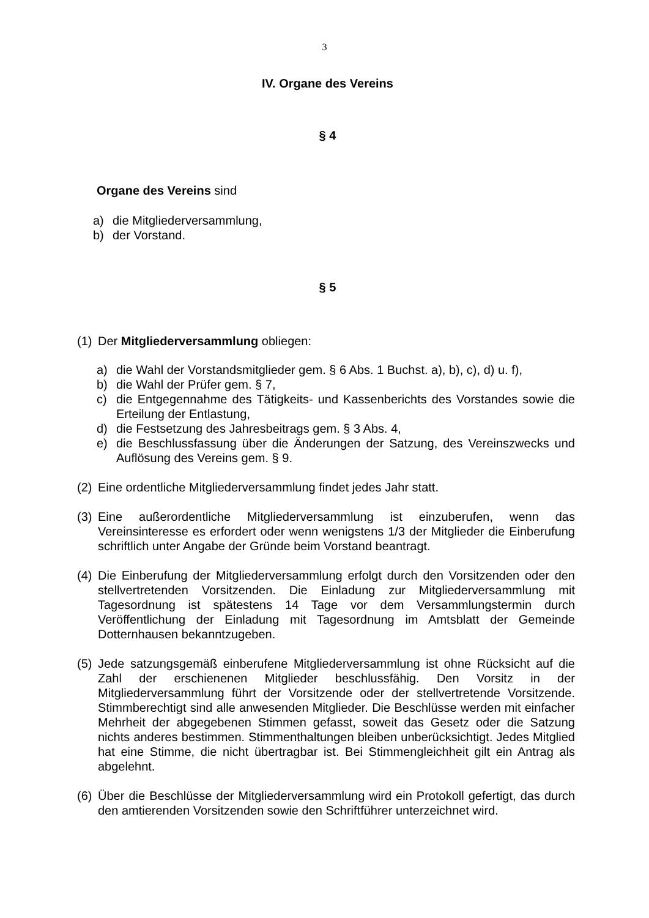3
IV. Organe des Vereins
§ 4
Organe des Vereins sind
a) die Mitgliederversammlung,
b) der Vorstand.
§ 5
(1) Der Mitgliederversammlung obliegen:
a) die Wahl der Vorstandsmitglieder gem. § 6 Abs. 1 Buchst. a), b), c), d) u. f),
b) die Wahl der Prüfer gem. § 7,
c) die Entgegennahme des Tätigkeits- und Kassenberichts des Vorstandes sowie die Erteilung der Entlastung,
d) die Festsetzung des Jahresbeitrags gem. § 3 Abs. 4,
e) die Beschlussfassung über die Änderungen der Satzung, des Vereinszwecks und Auflösung des Vereins gem. § 9.
(2) Eine ordentliche Mitgliederversammlung findet jedes Jahr statt.
(3) Eine außerordentliche Mitgliederversammlung ist einzuberufen, wenn das Vereinsinteresse es erfordert oder wenn wenigstens 1/3 der Mitglieder die Einberufung schriftlich unter Angabe der Gründe beim Vorstand beantragt.
(4) Die Einberufung der Mitgliederversammlung erfolgt durch den Vorsitzenden oder den stellvertretenden Vorsitzenden. Die Einladung zur Mitgliederversammlung mit Tagesordnung ist spätestens 14 Tage vor dem Versammlungstermin durch Veröffentlichung der Einladung mit Tagesordnung im Amtsblatt der Gemeinde Dotternhausen bekanntzugeben.
(5) Jede satzungsgemäß einberufene Mitgliederversammlung ist ohne Rücksicht auf die Zahl der erschienenen Mitglieder beschlussfähig. Den Vorsitz in der Mitgliederversammlung führt der Vorsitzende oder der stellvertretende Vorsitzende. Stimmberechtigt sind alle anwesenden Mitglieder. Die Beschlüsse werden mit einfacher Mehrheit der abgegebenen Stimmen gefasst, soweit das Gesetz oder die Satzung nichts anderes bestimmen. Stimmenthaltungen bleiben unberücksichtigt. Jedes Mitglied hat eine Stimme, die nicht übertragbar ist. Bei Stimmengleichheit gilt ein Antrag als abgelehnt.
(6) Über die Beschlüsse der Mitgliederversammlung wird ein Protokoll gefertigt, das durch den amtierenden Vorsitzenden sowie den Schriftführer unterzeichnet wird.